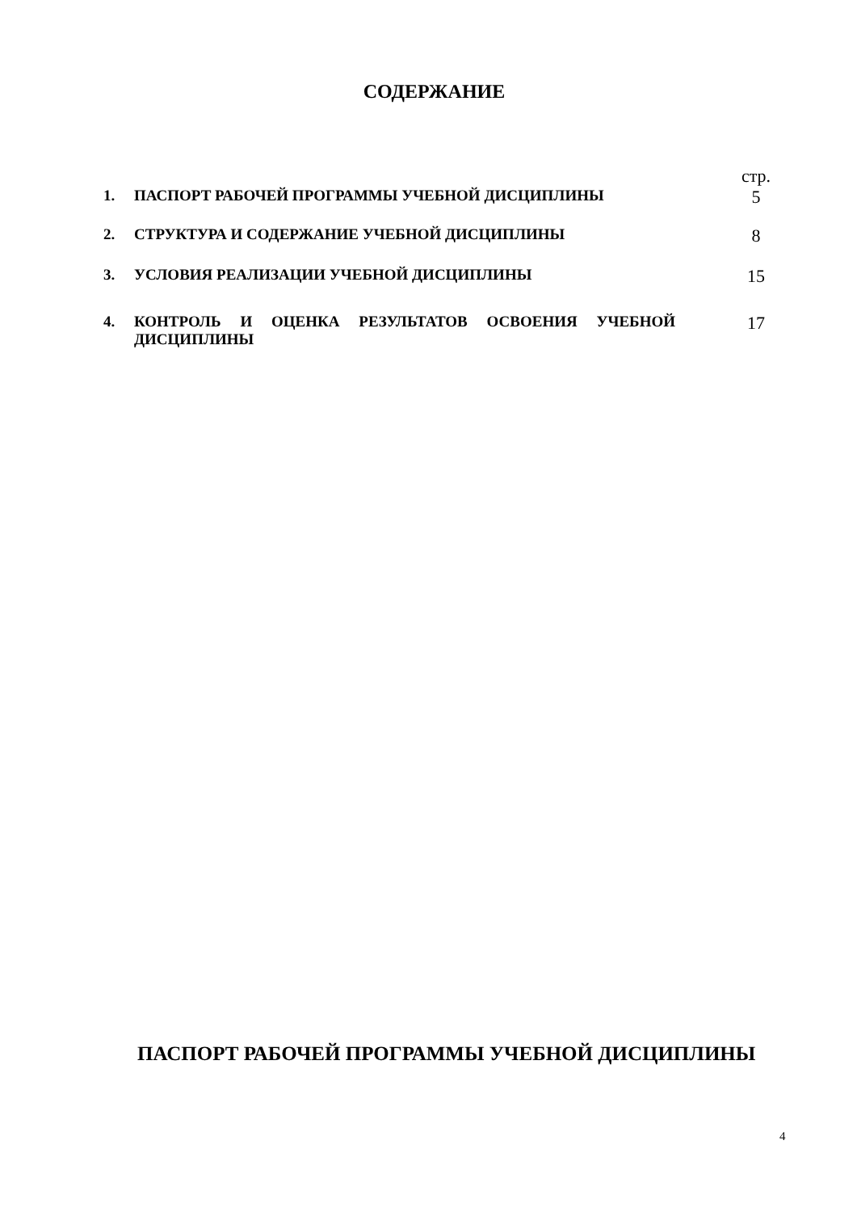СОДЕРЖАНИЕ
| | | стр. |
| 1. | ПАСПОРТ РАБОЧЕЙ ПРОГРАММЫ УЧЕБНОЙ ДИСЦИПЛИНЫ | 5 |
| 2. | СТРУКТУРА И СОДЕРЖАНИЕ УЧЕБНОЙ ДИСЦИПЛИНЫ | 8 |
| 3. | УСЛОВИЯ РЕАЛИЗАЦИИ УЧЕБНОЙ ДИСЦИПЛИНЫ | 15 |
| 4. | КОНТРОЛЬ И ОЦЕНКА РЕЗУЛЬТАТОВ ОСВОЕНИЯ УЧЕБНОЙ ДИСЦИПЛИНЫ | 17 |
ПАСПОРТ РАБОЧЕЙ ПРОГРАММЫ УЧЕБНОЙ ДИСЦИПЛИНЫ
4